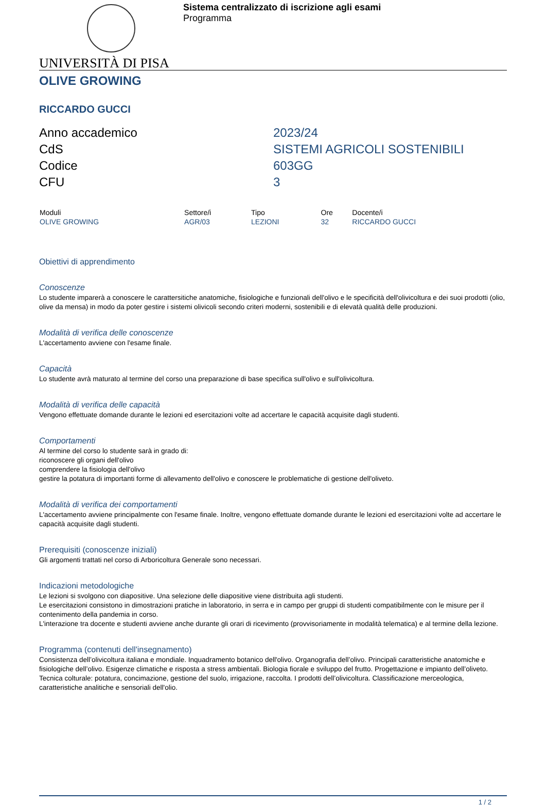Sistema centralizzato di iscrizione agli esami
Programma
UNIVERSITÀ DI PISA
OLIVE GROWING
RICCARDO GUCCI
| Anno accademico | 2023/24 |
| CdS | SISTEMI AGRICOLI SOSTENIBILI |
| Codice | 603GG |
| CFU | 3 |
| Moduli | Settore/i | Tipo | Ore | Docente/i |
| --- | --- | --- | --- | --- |
| OLIVE GROWING | AGR/03 | LEZIONI | 32 | RICCARDO GUCCI |
Obiettivi di apprendimento
Conoscenze
Lo studente imparerà a conoscere le carattersitiche anatomiche, fisiologiche e funzionali dell'olivo e le specificità dell'olivicoltura e dei suoi prodotti (olio, olive da mensa) in modo da poter gestire i sistemi olivicoli secondo criteri moderni, sostenibili e di elevatà qualità delle produzioni.
Modalità di verifica delle conoscenze
L'accertamento avviene con l'esame finale.
Capacità
Lo studente avrà maturato al termine del corso una preparazione di base specifica sull'olivo e sull'olivicoltura.
Modalità di verifica delle capacità
Vengono effettuate domande durante le lezioni ed esercitazioni volte ad accertare le capacità acquisite dagli studenti.
Comportamenti
Al termine del corso lo studente sarà in grado di:
riconoscere gli organi dell'olivo
comprendere la fisiologia dell'olivo
gestire la potatura di importanti forme di allevamento dell'olivo e conoscere le problematiche di gestione dell'oliveto.
Modalità di verifica dei comportamenti
L'accertamento avviene principalmente con l'esame finale. Inoltre, vengono effettuate domande durante le lezioni ed esercitazioni volte ad accertare le capacità acquisite dagli studenti.
Prerequisiti (conoscenze iniziali)
Gli argomenti trattati nel corso di Arboricoltura Generale sono necessari.
Indicazioni metodologiche
Le lezioni si svolgono con diapositive. Una selezione delle diapositive viene distribuita agli studenti.
Le esercitazioni consistono in dimostrazioni pratiche in laboratorio, in serra e in campo per gruppi di studenti compatibilmente con le misure per il contenimento della pandemia in corso.
L'interazione tra docente e studenti avviene anche durante gli orari di ricevimento (provvisoriamente in modalità telematica) e al termine della lezione.
Programma (contenuti dell'insegnamento)
Consistenza dell’olivicoltura italiana e mondiale. Inquadramento botanico dell'olivo. Organografia dell’olivo. Principali caratteristiche anatomiche e fisiologiche dell’olivo. Esigenze climatiche e risposta a stress ambientali. Biologia fiorale e sviluppo del frutto. Progettazione e impianto dell’oliveto. Tecnica colturale: potatura, concimazione, gestione del suolo, irrigazione, raccolta. I prodotti dell’olivicoltura. Classificazione merceologica, caratteristiche analitiche e sensoriali dell'olio.
1 / 2